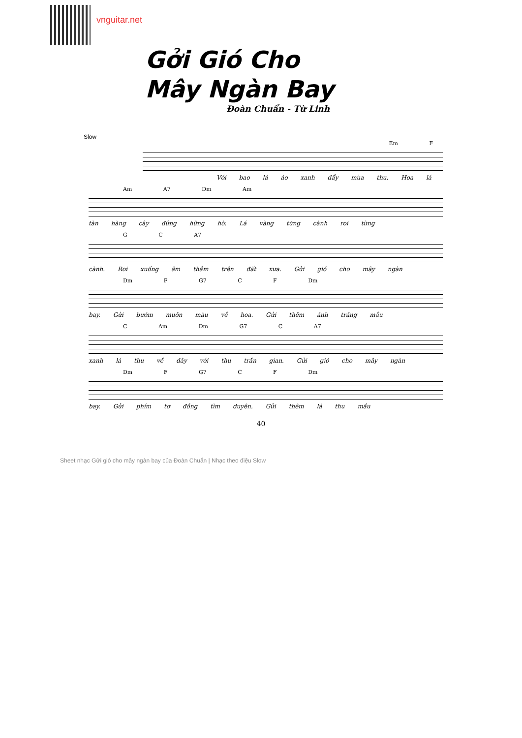vnguitar.net
Gởi Gió Cho
Mây Ngàn Bay
Đoàn Chuẩn - Từ Linh
Slow
Em F
Với bao lá áo xanh đẩy mùa thu. Hoa lá
Am A7 Dm Am
tàn hàng cây đứng hững hờ. Lá vàng từng cành rơi từng
G C A7
cành. Rơi xuống âm thầm trên đất xưa. Gửi gió cho mây ngàn
Dm F G7 C F Dm
bay. Gửi bướm muôn màu về hoa. Gửi thêm ánh trăng mầu
C Am Dm G7 C A7
xanh lá thu về đây với thu trần gian. Gửi gió cho mây ngàn
Dm F G7 C F Dm
bay. Gửi phím tơ đồng tìm duyên. Gửi thêm lá thu mầu
40
Sheet nhạc Gửi gió cho mây ngàn bay của Đoàn Chuẩn | Nhạc theo điệu Slow